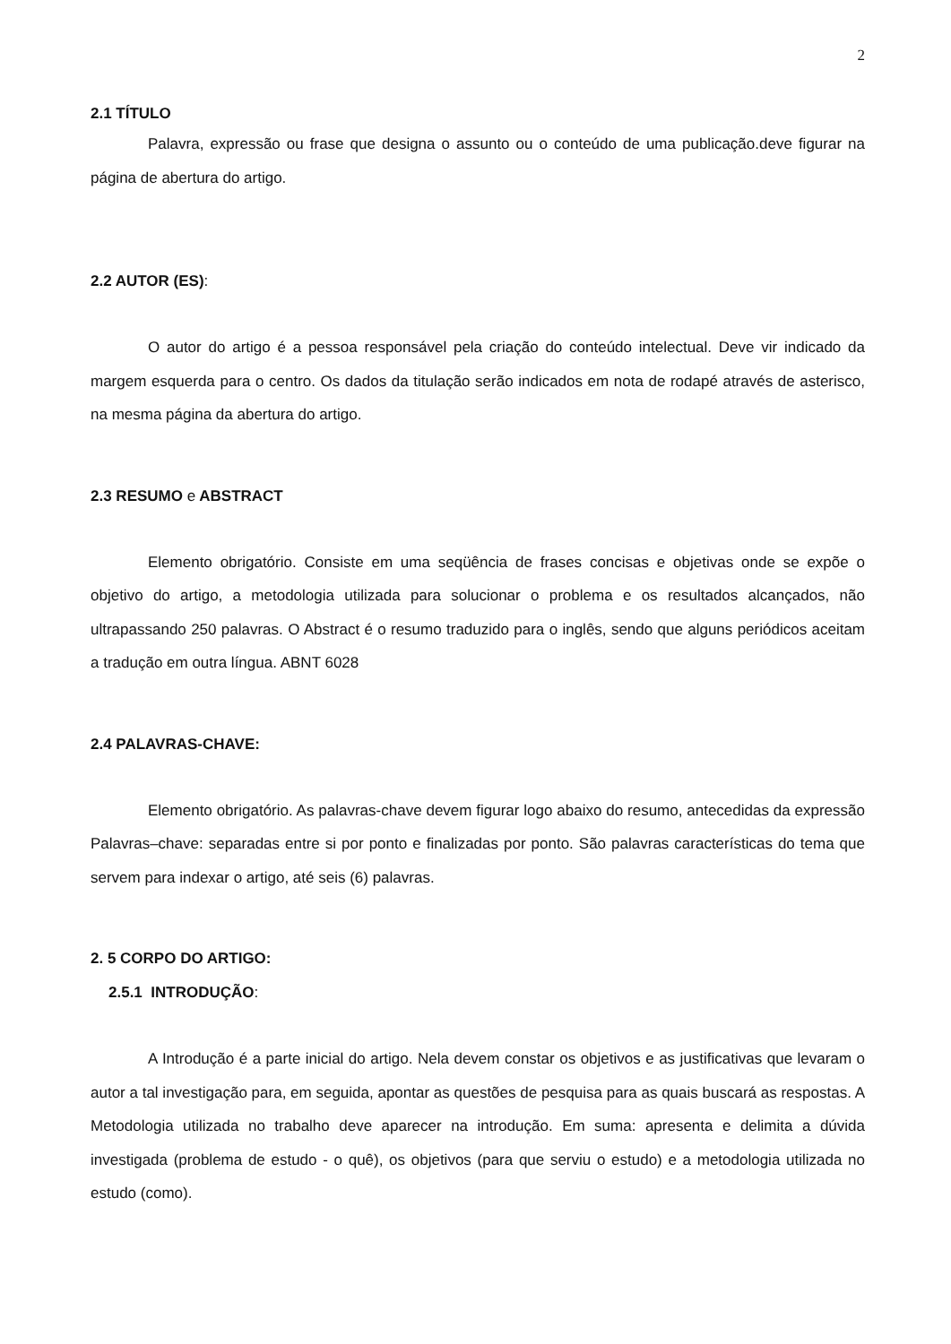2
2.1 TÍTULO
Palavra, expressão ou frase que designa o assunto ou o conteúdo de uma publicação.deve figurar na página de abertura do artigo.
2.2 AUTOR (ES):
O autor do artigo é a pessoa responsável pela criação do conteúdo intelectual. Deve vir indicado da margem esquerda para o centro. Os dados da titulação serão indicados em nota de rodapé através de asterisco, na mesma página da abertura do artigo.
2.3 RESUMO e ABSTRACT
Elemento obrigatório. Consiste em uma seqüência de frases concisas e objetivas onde se expõe o objetivo do artigo, a metodologia utilizada para solucionar o problema e os resultados alcançados, não ultrapassando 250 palavras. O Abstract é o resumo traduzido para o inglês, sendo que alguns periódicos aceitam a tradução em outra língua. ABNT 6028
2.4 PALAVRAS-CHAVE:
Elemento obrigatório. As palavras-chave devem figurar logo abaixo do resumo, antecedidas da expressão Palavras–chave: separadas entre si por ponto e finalizadas por ponto. São palavras características do tema que servem para indexar o artigo, até seis (6) palavras.
2. 5 CORPO DO ARTIGO:
2.5.1 INTRODUÇÃO:
A Introdução é a parte inicial do artigo. Nela devem constar os objetivos e as justificativas que levaram o autor a tal investigação para, em seguida, apontar as questões de pesquisa para as quais buscará as respostas. A Metodologia utilizada no trabalho deve aparecer na introdução. Em suma: apresenta e delimita a dúvida investigada (problema de estudo - o quê), os objetivos (para que serviu o estudo) e a metodologia utilizada no estudo (como).